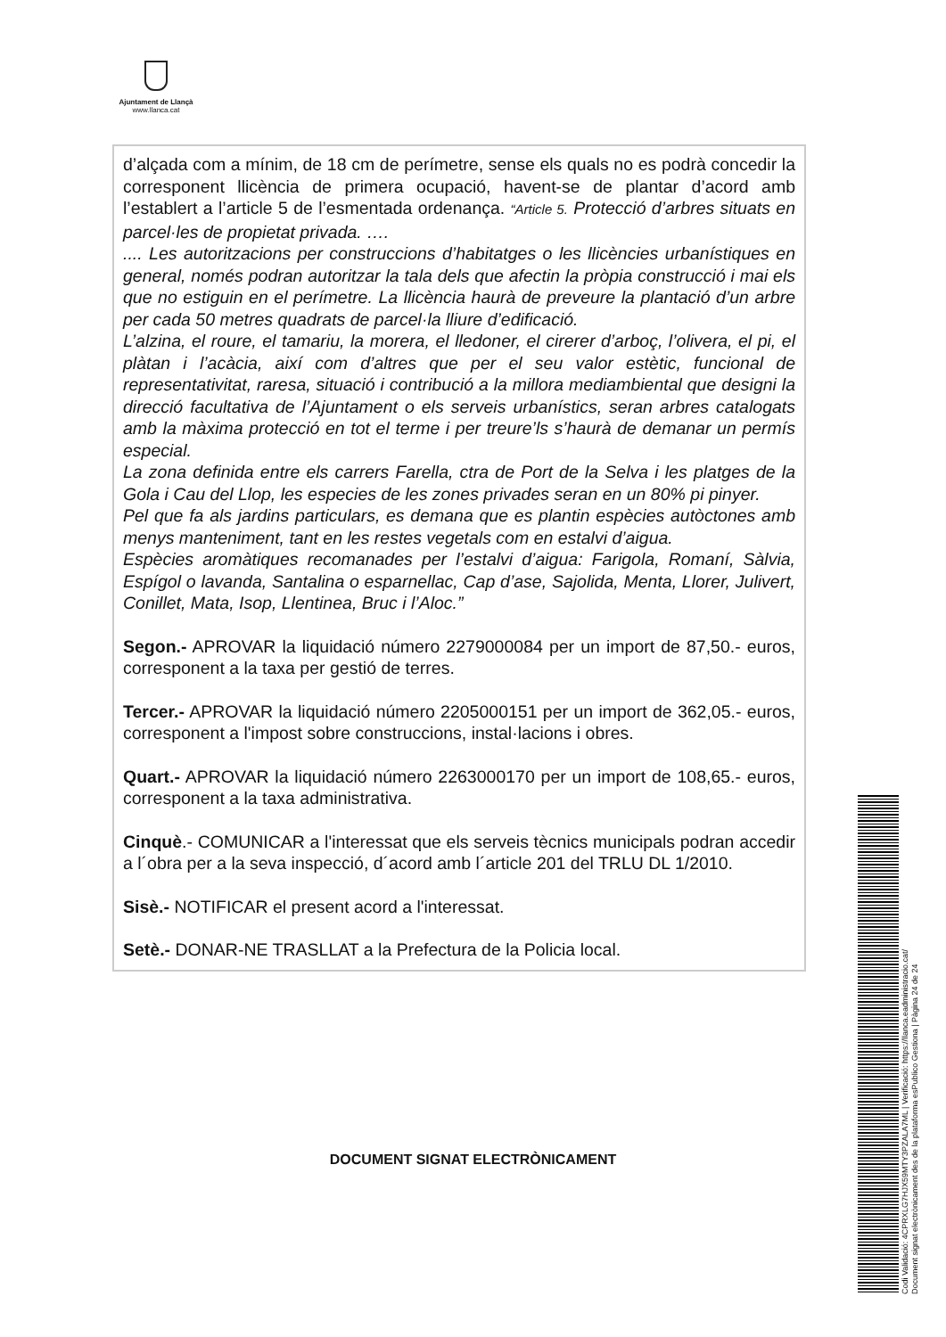Ajuntament de Llançà
www.llanca.cat
d’alçada com a mínim, de 18 cm de perímetre, sense els quals no es podrà concedir la corresponent llicència de primera ocupació, havent-se de plantar d’acord amb l’establert a l’article 5 de l’esmentada ordenança. “Article 5. Protecció d’arbres situats en parcel·les de propietat privada. ….
.... Les autoritzacions per construccions d’habitatges o les llicències urbanístiques en general, només podran autoritzar la tala dels que afectin la pròpia construcció i mai els que no estiguin en el perímetre. La llicència haurà de preveure la plantació d’un arbre per cada 50 metres quadrats de parcel·la lliure d’edificació.
L’alzina, el roure, el tamariu, la morera, el lledoner, el cirerer d’arboç, l’olivera, el pi, el plàtan i l’acàcia, així com d’altres que per el seu valor estètic, funcional de representativitat, raresa, situació i contribució a la millora mediambiental que designi la direcció facultativa de l’Ajuntament o els serveis urbanístics, seran arbres catalogats amb la màxima protecció en tot el terme i per treure’ls s’haurà de demanar un permís especial.
La zona definida entre els carrers Farella, ctra de Port de la Selva i les platges de la Gola i Cau del Llop, les especies de les zones privades seran en un 80% pi pinyer.
Pel que fa als jardins particulars, es demana que es plantin espècies autòctones amb menys manteniment, tant en les restes vegetals com en estalvi d’aigua.
Espècies aromàtiques recomanades per l’estalvi d’aigua: Farigola, Romaní, Sàlvia, Espígol o lavanda, Santalina o esparnellac, Cap d’ase, Sajolida, Menta, Llorer, Julivert, Conillet, Mata, Isop, Llentinea, Bruc i l’Aloc.”
Segon.- APROVAR la liquidació número 2279000084 per un import de 87,50.- euros, corresponent a la taxa per gestió de terres.
Tercer.- APROVAR la liquidació número 2205000151 per un import de 362,05.- euros, corresponent a l'impost sobre construccions, instal·lacions i obres.
Quart.- APROVAR la liquidació número 2263000170 per un import de 108,65.- euros, corresponent a la taxa administrativa.
Cinquè.- COMUNICAR a l'interessat que els serveis tècnics municipals podran accedir a l´obra per a la seva inspecció, d´acord amb l´article 201 del TRLU DL 1/2010.
Sisè.- NOTIFICAR el present acord a l'interessat.
Setè.- DONAR-NE TRASLLAT a la Prefectura de la Policia local.
DOCUMENT SIGNAT ELECTRÒNICAMENT
Codi Validació: 4CPRXLG7HJX59MTY3PZALA7ML | Verificació: https://llanca.eadministracio.cat/
Document signat electrònicament des de la plataforma esPublico Gestiona | Pàgina 24 de 24